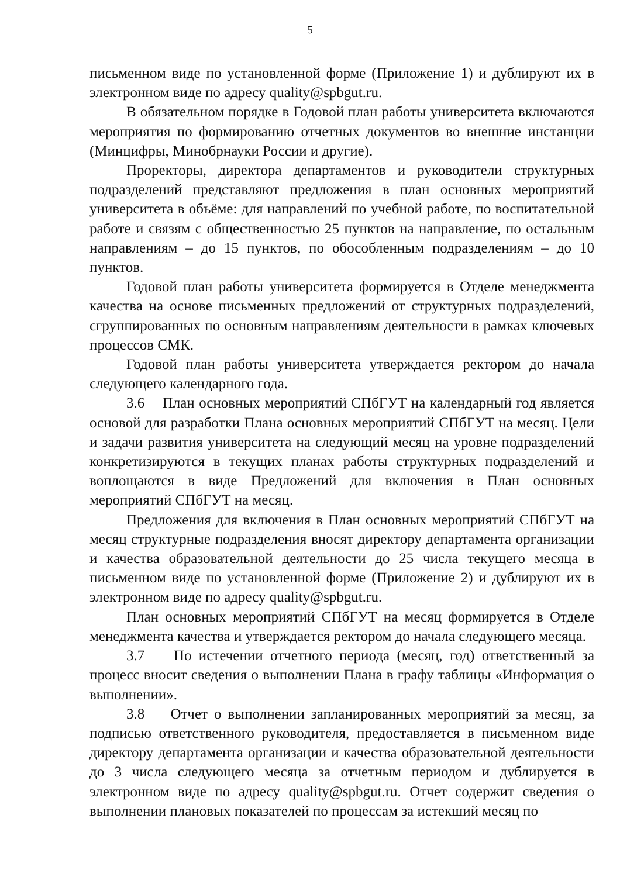5
письменном виде по установленной форме (Приложение 1) и дублируют их в электронном виде по адресу quality@spbgut.ru.
В обязательном порядке в Годовой план работы университета включаются мероприятия по формированию отчетных документов во внешние инстанции (Минцифры, Минобрнауки России и другие).
Проректоры, директора департаментов и руководители структурных подразделений представляют предложения в план основных мероприятий университета в объёме: для направлений по учебной работе, по воспитательной работе и связям с общественностью 25 пунктов на направление, по остальным направлениям – до 15 пунктов, по обособленным подразделениям – до 10 пунктов.
Годовой план работы университета формируется в Отделе менеджмента качества на основе письменных предложений от структурных подразделений, сгруппированных по основным направлениям деятельности в рамках ключевых процессов СМК.
Годовой план работы университета утверждается ректором до начала следующего календарного года.
3.6 План основных мероприятий СПбГУТ на календарный год является основой для разработки Плана основных мероприятий СПбГУТ на месяц. Цели и задачи развития университета на следующий месяц на уровне подразделений конкретизируются в текущих планах работы структурных подразделений и воплощаются в виде Предложений для включения в План основных мероприятий СПбГУТ на месяц.
Предложения для включения в План основных мероприятий СПбГУТ на месяц структурные подразделения вносят директору департамента организации и качества образовательной деятельности до 25 числа текущего месяца в письменном виде по установленной форме (Приложение 2) и дублируют их в электронном виде по адресу quality@spbgut.ru.
План основных мероприятий СПбГУТ на месяц формируется в Отделе менеджмента качества и утверждается ректором до начала следующего месяца.
3.7 По истечении отчетного периода (месяц, год) ответственный за процесс вносит сведения о выполнении Плана в графу таблицы «Информация о выполнении».
3.8 Отчет о выполнении запланированных мероприятий за месяц, за подписью ответственного руководителя, предоставляется в письменном виде директору департамента организации и качества образовательной деятельности до 3 числа следующего месяца за отчетным периодом и дублируется в электронном виде по адресу quality@spbgut.ru. Отчет содержит сведения о выполнении плановых показателей по процессам за истекший месяц по